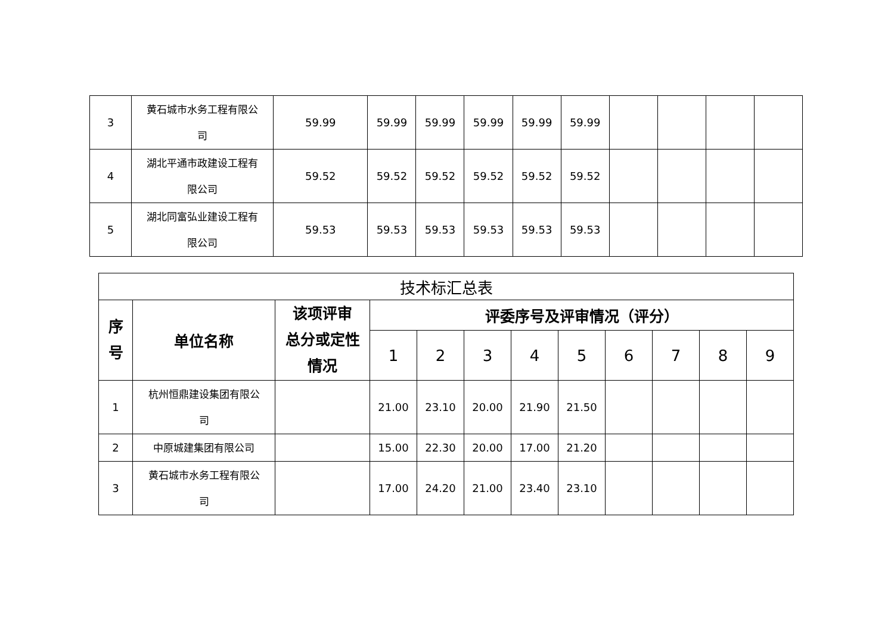| 3 | 黄石城市水务工程有限公 司 | 59.99 | 59.99 | 59.99 | 59.99 | 59.99 | 59.99 | | | | |
| 4 | 湖北平通市政建设工程有 限公司 | 59.52 | 59.52 | 59.52 | 59.52 | 59.52 | 59.52 | | | | |
| 5 | 湖北同富弘业建设工程有 限公司 | 59.53 | 59.53 | 59.53 | 59.53 | 59.53 | 59.53 | | | | |
| 技术标汇总表 | | | | | | | | | | | |
| --- | --- | --- | --- | --- | --- | --- | --- | --- | --- | --- | --- |
| 序 号 | 单位名称 | 该项评审 总分或定性 情况 | 评委序号及评审情况（评分） | | | | | | | | |
| | | | 1 | 2 | 3 | 4 | 5 | 6 | 7 | 8 | 9 |
| 1 | 杭州恒鼎建设集团有限公 司 | | 21.00 | 23.10 | 20.00 | 21.90 | 21.50 | | | | |
| 2 | 中原城建集团有限公司 | | 15.00 | 22.30 | 20.00 | 17.00 | 21.20 | | | | |
| 3 | 黄石城市水务工程有限公 司 | | 17.00 | 24.20 | 21.00 | 23.40 | 23.10 | | | | |